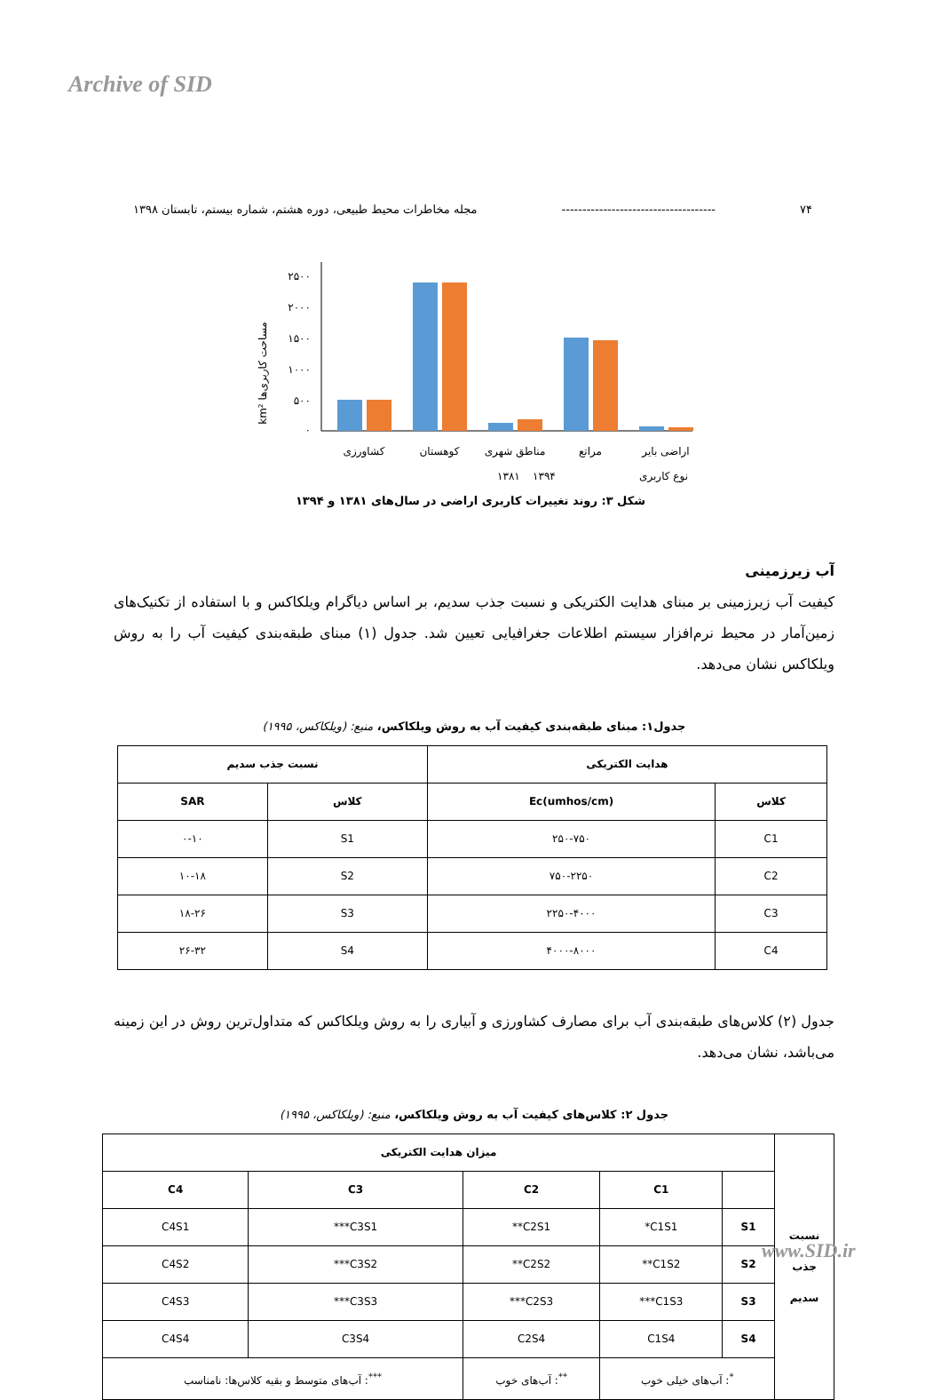Archive of SID
۷۴ ------------------------------------- مجله مخاطرات محیط طبیعی، دوره هشتم، شماره بیستم، تابستان ۱۳۹۸
km² مساحت کاربری‌ها
۲۵۰۰
۲۰۰۰
۱۵۰۰
۱۰۰۰
۵۰۰
۰
کشاورزی
کوهستان
مناطق شهری
مراتع
اراضی بایر
۱۳۸۱
۱۳۹۴
نوع کاربری
شکل ۳: روند تغییرات کاربری اراضی در سال‌های ۱۳۸۱ و ۱۳۹۴
آب زیرزمینی
کیفیت آب زیرزمینی بر مبنای هدایت الکتریکی و نسبت جذب سدیم، بر اساس دیاگرام ویلکاکس و با استفاده از تکنیک‌های زمین‌آمار در محیط نرم‌افزار سیستم اطلاعات جغرافیایی تعیین شد. جدول (۱) مبنای طبقه‌بندی کیفیت آب را به روش ویلکاکس نشان می‌دهد.
جدول۱: مبنای طبقه‌بندی کیفیت آب به روش ویلکاکس، منبع: (ویلکاکس، ۱۹۹۵)
| هدایت الکتریکی | | نسبت جذب سدیم | |
| --- | --- | --- | --- |
| کلاس | Ec(umhos/cm) | کلاس | SAR |
| C1 | ۲۵۰-۷۵۰ | S1 | ۰-۱۰ |
| C2 | ۷۵۰-۲۲۵۰ | S2 | ۱۰-۱۸ |
| C3 | ۲۲۵۰-۴۰۰۰ | S3 | ۱۸-۲۶ |
| C4 | ۴۰۰۰-۸۰۰۰ | S4 | ۲۶-۳۲ |
جدول (۲) کلاس‌های طبقه‌بندی آب برای مصارف کشاورزی و آبیاری را به روش ویلکاکس که متداول‌ترین روش در این زمینه می‌باشد، نشان می‌دهد.
جدول ۲: کلاس‌های کیفیت آب به روش ویلکاکس، منبع: (ویلکاکس، ۱۹۹۵)
| نسبت جذب سدیم | میزان هدایت الکتریکی | | | | |
| --- | --- | --- | --- | --- | --- |
| | | C1 | C2 | C3 | C4 |
| | S1 | C1S1* | C2S1** | C3S1*** | C4S1 |
| | S2 | C1S2** | C2S2** | C3S2*** | C4S2 |
| | S3 | C1S3*** | C2S3*** | C3S3*** | C4S3 |
| | S4 | C1S4 | C2S4 | C3S4 | C4S4 |
| | <sup>*</sup>: آب‌های خیلی خوب | | <sup>**</sup>: آب‌های خوب | <sup>***</sup>: آب‌های متوسط و بقیه کلاس‌ها: نامناسب | |
www.SID.ir